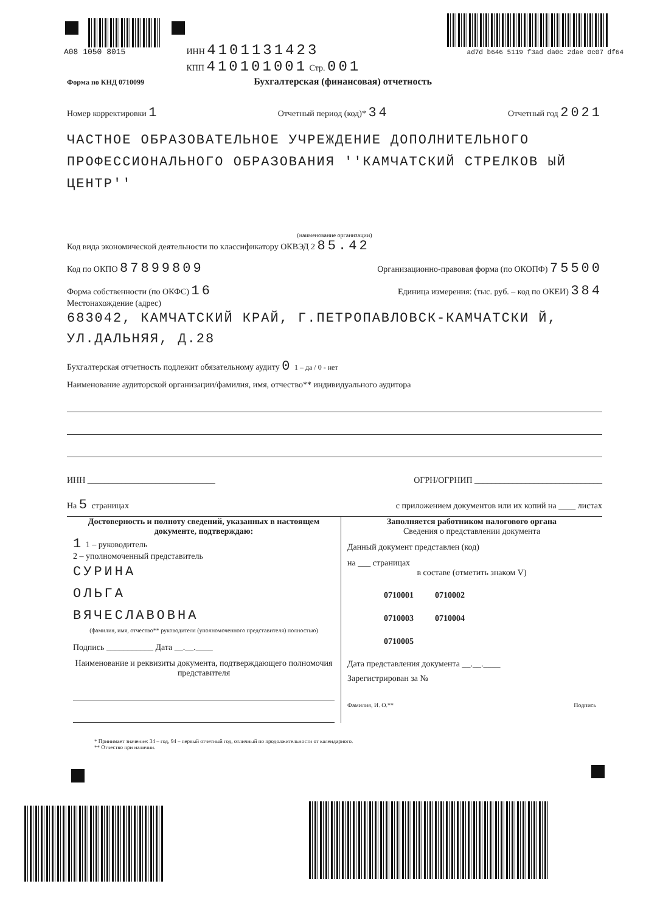A08 1050 8015
ИНН 4101131423
КПП 410101001 Стр. 001
ad7d b646 5119 f3ad da0c 2dae 0c07 df64
Форма по КНД 0710099 Бухгалтерская (финансовая) отчетность
Номер корректировки 1 Отчетный период (код)* 34 Отчетный год 2021
ЧАСТНОЕ ОБРАЗОВАТЕЛЬНОЕ УЧРЕЖДЕНИЕ ДОПОЛНИТЕЛЬНОГО ПРОФЕССИОНАЛЬНОГО ОБРАЗОВАНИЯ ''КАМЧАТСКИЙ СТРЕЛКОВ ЫЙ ЦЕНТР''
(наименование организации)
Код вида экономической деятельности по классификатору ОКВЭД 2 85.42
Код по ОКПО 87899809 Организационно-правовая форма (по ОКОПФ) 75500
Форма собственности (по ОКФС) 16 Единица измерения: (тыс. руб. – код по ОКЕИ) 384
Местонахождение (адрес)
683042, КАМЧАТСКИЙ КРАЙ, Г.ПЕТРОПАВЛОВСК-КАМЧАТСКИ Й, УЛ.ДАЛЬНЯЯ, Д.28
Бухгалтерская отчетность подлежит обязательному аудиту 0 1 – да / 0 - нет
Наименование аудиторской организации/фамилия, имя, отчество** индивидуального аудитора
ИНН ______________________________ ОГРН/ОГРНИП ______________________________
На 5 страницах с приложением документов или их копий на ____ листах
Достоверность и полноту сведений, указанных в настоящем документе, подтверждаю:
1 1 – руководитель
2 – уполномоченный представитель
СУРИНА
ОЛЬГА
ВЯЧЕСЛАВОВНА
(фамилия, имя, отчество** руководителя (уполномоченного представителя) полностью)
Подпись ___________ Дата __.__.____
Наименование и реквизиты документа, подтверждающего полномочия представителя
Заполняется работником налогового органа
Сведения о представлении документа
Данный документ представлен (код)
на ___ страницах
в составе (отметить знаком V)
0710001 0710002
0710003 0710004
0710005
Дата представления документа __.__.____
Зарегистрирован за №
Фамилия, И. О.** Подпись
* Принимает значение: 34 – год, 94 – первый отчетный год, отличный по продолжительности от календарного.
** Отчество при наличии.